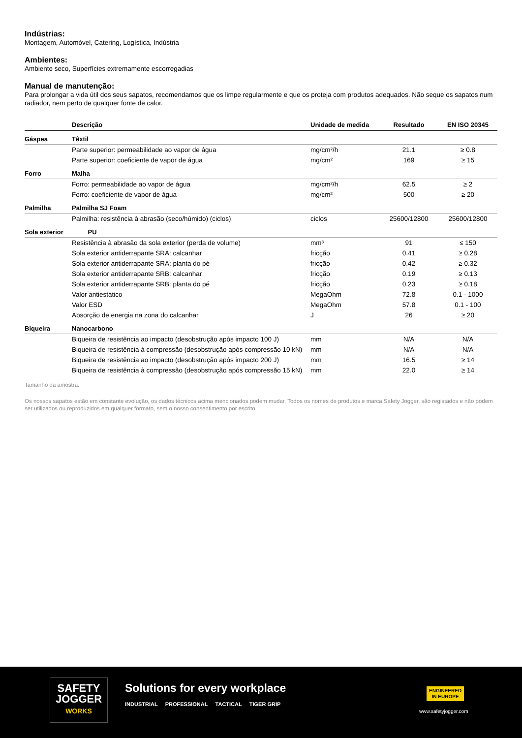Indústrias:
Montagem, Automóvel, Catering, Logística, Indústria
Ambientes:
Ambiente seco, Superfícies extremamente escorregadias
Manual de manutenção:
Para prolongar a vida útil dos seus sapatos, recomendamos que os limpe regularmente e que os proteja com produtos adequados. Não seque os sapatos num radiador, nem perto de qualquer fonte de calor.
| | Descrição | Unidade de medida | Resultado | EN ISO 20345 |
| --- | --- | --- | --- | --- |
| Gáspea | Têxtil | | | |
| | Parte superior: permeabilidade ao vapor de água | mg/cm²/h | 21.1 | ≥ 0.8 |
| | Parte superior: coeficiente de vapor de água | mg/cm² | 169 | ≥ 15 |
| Forro | Malha | | | |
| | Forro: permeabilidade ao vapor de água | mg/cm²/h | 62.5 | ≥ 2 |
| | Forro: coeficiente de vapor de água | mg/cm² | 500 | ≥ 20 |
| Palmilha | Palmilha SJ Foam | | | |
| | Palmilha: resistência à abrasão (seco/húmido) (ciclos) | ciclos | 25600/12800 | 25600/12800 |
| Sola exterior | PU | | | |
| | Resistência à abrasão da sola exterior (perda de volume) | mm³ | 91 | ≤ 150 |
| | Sola exterior antiderrapante SRA: calcanhar | fricção | 0.41 | ≥ 0.28 |
| | Sola exterior antiderrapante SRA: planta do pé | fricção | 0.42 | ≥ 0.32 |
| | Sola exterior antiderrapante SRB: calcanhar | fricção | 0.19 | ≥ 0.13 |
| | Sola exterior antiderrapante SRB: planta do pé | fricção | 0.23 | ≥ 0.18 |
| | Valor antiestático | MegaOhm | 72.8 | 0.1 - 1000 |
| | Valor ESD | MegaOhm | 57.8 | 0.1 - 100 |
| | Absorção de energia na zona do calcanhar | J | 26 | ≥ 20 |
| Biqueira | Nanocarbono | | | |
| | Biqueira de resistência ao impacto (desobstrução após impacto 100 J) | mm | N/A | N/A |
| | Biqueira de resistência à compressão (desobstrução após compressão 10 kN) | mm | N/A | N/A |
| | Biqueira de resistência ao impacto (desobstrução após impacto 200 J) | mm | 16.5 | ≥ 14 |
| | Biqueira de resistência à compressão (desobstrução após compressão 15 kN) | mm | 22.0 | ≥ 14 |
Tamanho da amostra:
Os nossos sapatos estão em constante evolução, os dados técnicos acima mencionados podem mudar. Todos os nomes de produtos e marca Safety Jogger, são registados e não podem ser utilizados ou reproduzidos em qualquer formato, sem o nosso consentimento por escrito.
SAFETY
JOGGER
WORKS
Solutions for every workplace
INDUSTRIAL PROFESSIONAL TACTICAL TIGER GRIP
ENGINEERED
IN EUROPE
www.safetyjogger.com